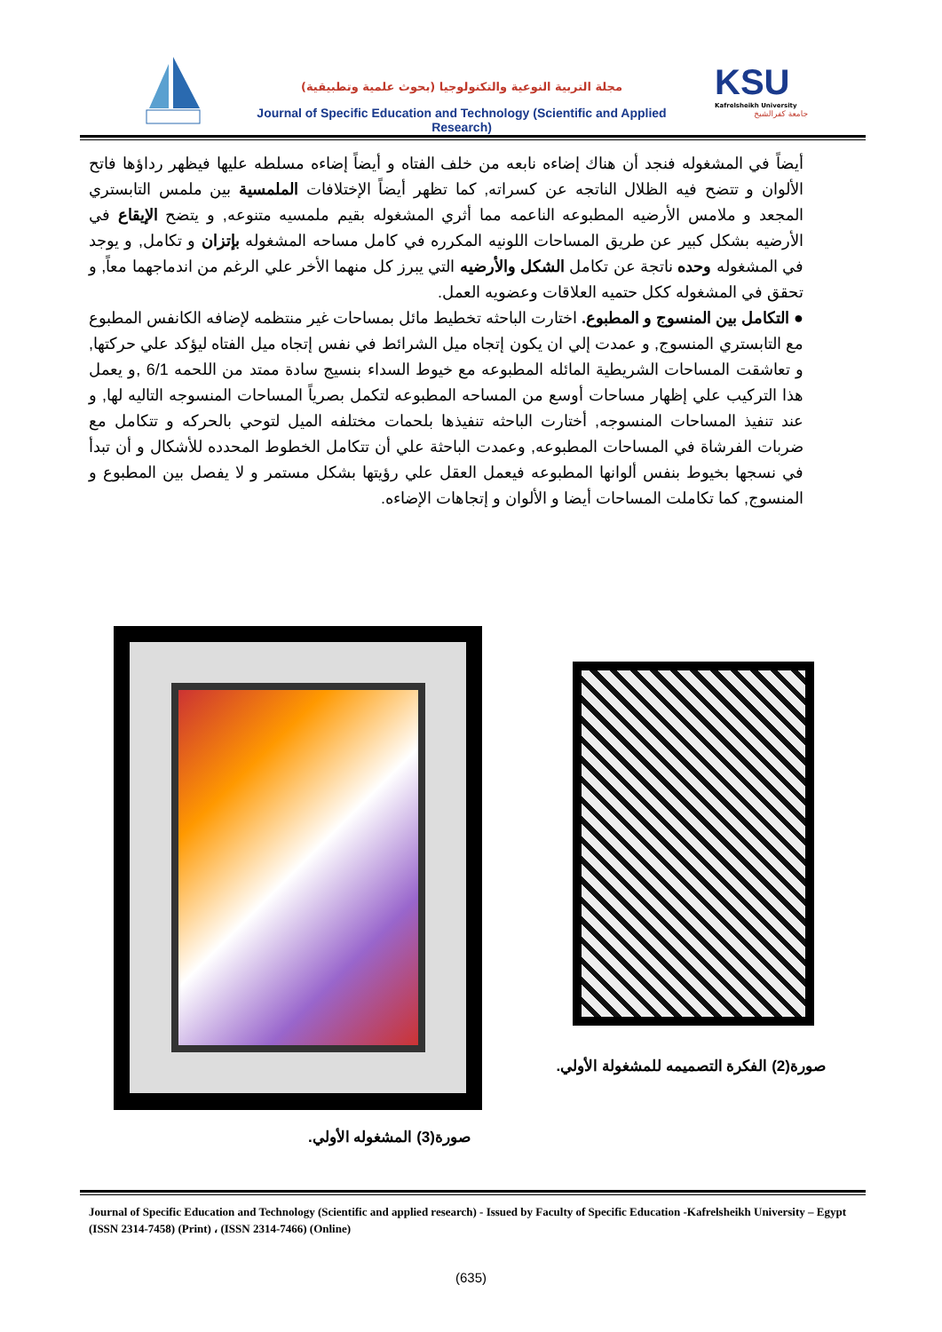مجلة التربية النوعية والتكنولوجيا (بحوث علمية وتطبيقية)
Journal of Specific Education and Technology (Scientific and Applied Research)
KSU
Kafrelsheikh University
جامعة كفرالشيخ
أيضاً في المشغوله فنجد أن هناك إضاءه نابعه من خلف الفتاه و أيضاً إضاءه مسلطه عليها فيظهر رداؤها فاتح الألوان و تتضح فيه الظلال الناتجه عن كسراته, كما تظهر أيضاً الإختلافات الملمسية بين ملمس التابستري المجعد و ملامس الأرضيه المطبوعه الناعمه مما أثري المشغوله بقيم ملمسيه متنوعه, و يتضح الإيقاع في الأرضيه بشكل كبير عن طريق المساحات اللونيه المكرره في كامل مساحه المشغوله بإتزان و تكامل, و يوجد في المشغوله وحده ناتجة عن تكامل الشكل والأرضيه التي يبرز كل منهما الأخر علي الرغم من اندماجهما معاً, و تحقق في المشغوله ككل حتميه العلاقات وعضويه العمل.
● التكامل بين المنسوج و المطبوع. اختارت الباحثه تخطيط مائل بمساحات غير منتظمه لإضافه الكانفس المطبوع مع التابستري المنسوج, و عمدت إلي ان يكون إتجاه ميل الشرائط في نفس إتجاه ميل الفتاه ليؤكد علي حركتها, و تعاشقت المساحات الشريطية المائله المطبوعه مع خيوط السداء بنسيج سادة ممتد من اللحمه 6/1 ,و يعمل هذا التركيب علي إظهار مساحات أوسع من المساحه المطبوعه لتكمل بصرياً المساحات المنسوجه التاليه لها, و عند تنفيذ المساحات المنسوجه, أختارت الباحثه تنفيذها بلحمات مختلفه الميل لتوحي بالحركه و تتكامل مع ضربات الفرشاة في المساحات المطبوعه, وعمدت الباحثة علي أن تتكامل الخطوط المحدده للأشكال و أن تبدأ في نسجها بخيوط بنفس ألوانها المطبوعه فيعمل العقل علي رؤيتها بشكل مستمر و لا يفصل بين المطبوع و المنسوج, كما تكاملت المساحات أيضا و الألوان و إتجاهات الإضاءه.
صورة(2) الفكرة التصميمه للمشغولة الأولي.
صورة(3) المشغوله الأولي.
Journal of Specific Education and Technology (Scientific and applied research) - Issued by Faculty of Specific Education -Kafrelsheikh University – Egypt (ISSN 2314-7458) (Print) ، (ISSN 2314-7466) (Online)
(635)